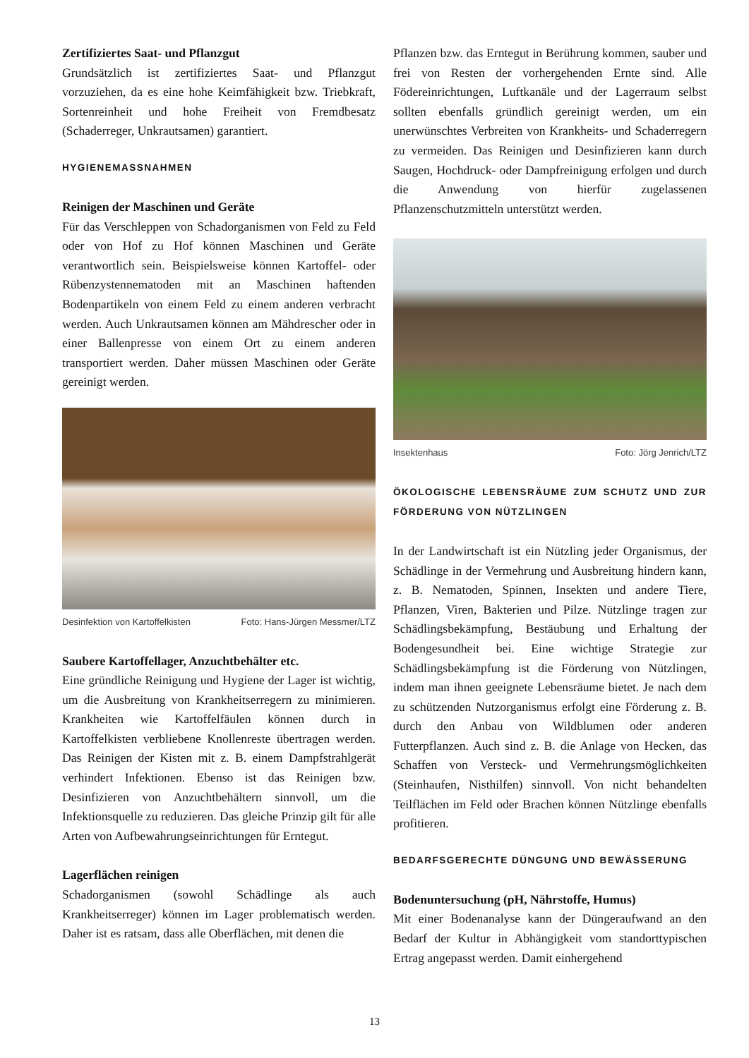Zertifiziertes Saat- und Pflanzgut
Grundsätzlich ist zertifiziertes Saat- und Pflanzgut vorzuziehen, da es eine hohe Keimfähigkeit bzw. Triebkraft, Sortenreinheit und hohe Freiheit von Fremdbesatz (Schaderreger, Unkrautsamen) garantiert.
HYGIENEMASSNAHMEN
Reinigen der Maschinen und Geräte
Für das Verschleppen von Schadorganismen von Feld zu Feld oder von Hof zu Hof können Maschinen und Geräte verantwortlich sein. Beispielsweise können Kartoffel- oder Rübenzystennematoden mit an Maschinen haftenden Bodenpartikeln von einem Feld zu einem anderen verbracht werden. Auch Unkrautsamen können am Mähdrescher oder in einer Ballenpresse von einem Ort zu einem anderen transportiert werden. Daher müssen Maschinen oder Geräte gereinigt werden.
Desinfektion von Kartoffelkisten Foto: Hans-Jürgen Messmer/LTZ
Saubere Kartoffellager, Anzuchtbehälter etc.
Eine gründliche Reinigung und Hygiene der Lager ist wichtig, um die Ausbreitung von Krankheitserregern zu minimieren. Krankheiten wie Kartoffelfäulen können durch in Kartoffelkisten verbliebene Knollenreste übertragen werden. Das Reinigen der Kisten mit z. B. einem Dampfstrahlgerät verhindert Infektionen. Ebenso ist das Reinigen bzw. Desinfizieren von Anzuchtbehältern sinnvoll, um die Infektionsquelle zu reduzieren. Das gleiche Prinzip gilt für alle Arten von Aufbewahrungseinrichtungen für Erntegut.
Lagerflächen reinigen
Schadorganismen (sowohl Schädlinge als auch Krankheitserreger) können im Lager problematisch werden. Daher ist es ratsam, dass alle Oberflächen, mit denen die
Pflanzen bzw. das Erntegut in Berührung kommen, sauber und frei von Resten der vorhergehenden Ernte sind. Alle Födereinrichtungen, Luftkanäle und der Lagerraum selbst sollten ebenfalls gründlich gereinigt werden, um ein unerwünschtes Verbreiten von Krankheits- und Schaderregern zu vermeiden. Das Reinigen und Desinfizieren kann durch Saugen, Hochdruck- oder Dampfreinigung erfolgen und durch die Anwendung von hierfür zugelassenen Pflanzenschutzmitteln unterstützt werden.
Insektenhaus Foto: Jörg Jenrich/LTZ
ÖKOLOGISCHE LEBENSRÄUME ZUM SCHUTZ UND ZUR FÖRDERUNG VON NÜTZLINGEN
In der Landwirtschaft ist ein Nützling jeder Organismus, der Schädlinge in der Vermehrung und Ausbreitung hindern kann, z. B. Nematoden, Spinnen, Insekten und andere Tiere, Pflanzen, Viren, Bakterien und Pilze. Nützlinge tragen zur Schädlingsbekämpfung, Bestäubung und Erhaltung der Bodengesundheit bei. Eine wichtige Strategie zur Schädlingsbekämpfung ist die Förderung von Nützlingen, indem man ihnen geeignete Lebensräume bietet. Je nach dem zu schützenden Nutzorganismus erfolgt eine Förderung z. B. durch den Anbau von Wildblumen oder anderen Futterpflanzen. Auch sind z. B. die Anlage von Hecken, das Schaffen von Versteck- und Vermehrungsmöglichkeiten (Steinhaufen, Nisthilfen) sinnvoll. Von nicht behandelten Teilflächen im Feld oder Brachen können Nützlinge ebenfalls profitieren.
BEDARFSGERECHTE DÜNGUNG UND BEWÄSSERUNG
Bodenuntersuchung (pH, Nährstoffe, Humus)
Mit einer Bodenanalyse kann der Düngeraufwand an den Bedarf der Kultur in Abhängigkeit vom standorttypischen Ertrag angepasst werden. Damit einhergehend
13